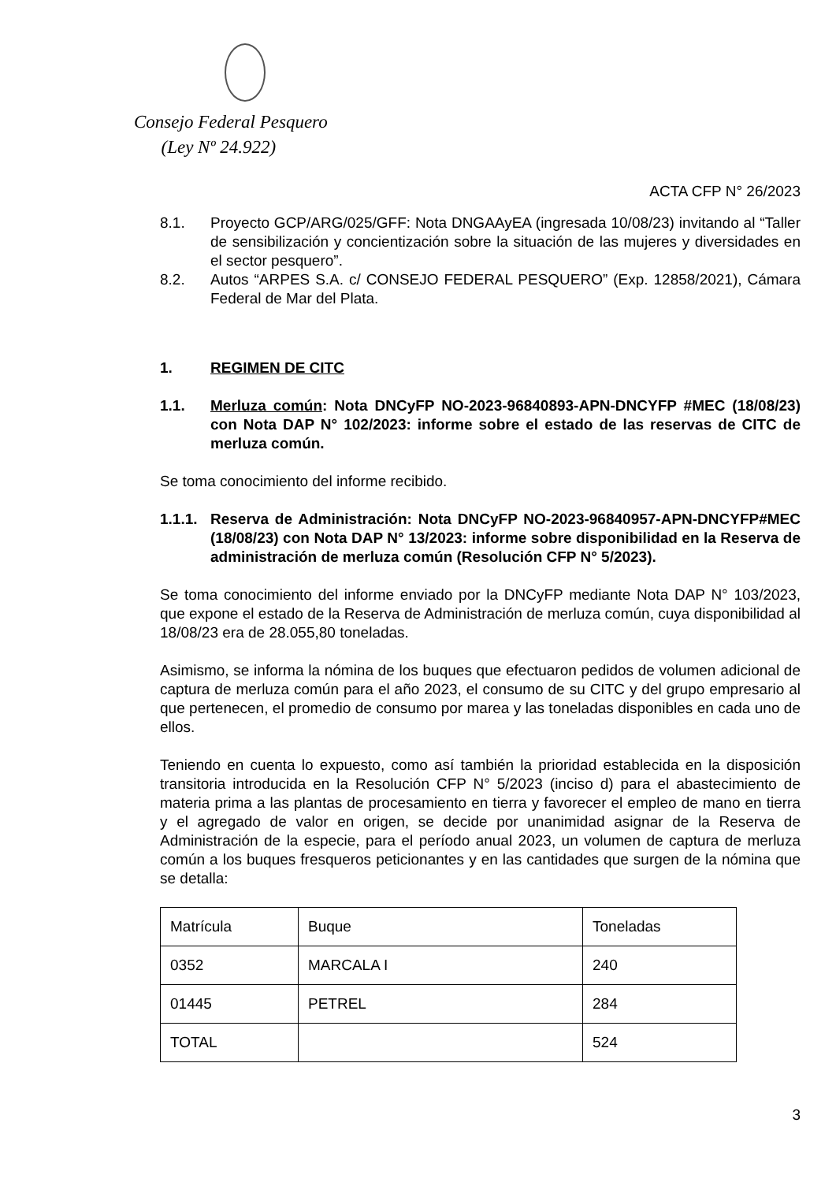Consejo Federal Pesquero
(Ley Nº 24.922)
ACTA CFP N° 26/2023
8.1. Proyecto GCP/ARG/025/GFF: Nota DNGAAyEA (ingresada 10/08/23) invitando al “Taller de sensibilización y concientización sobre la situación de las mujeres y diversidades en el sector pesquero”.
8.2. Autos “ARPES S.A. c/ CONSEJO FEDERAL PESQUERO” (Exp. 12858/2021), Cámara Federal de Mar del Plata.
1. REGIMEN DE CITC
1.1. Merluza común: Nota DNCyFP NO-2023-96840893-APN-DNCYFP #MEC (18/08/23) con Nota DAP N° 102/2023: informe sobre el estado de las reservas de CITC de merluza común.
Se toma conocimiento del informe recibido.
1.1.1. Reserva de Administración: Nota DNCyFP NO-2023-96840957-APN-DNCYFP#MEC (18/08/23) con Nota DAP N° 13/2023: informe sobre disponibilidad en la Reserva de administración de merluza común (Resolución CFP N° 5/2023).
Se toma conocimiento del informe enviado por la DNCyFP mediante Nota DAP N° 103/2023, que expone el estado de la Reserva de Administración de merluza común, cuya disponibilidad al 18/08/23 era de 28.055,80 toneladas.
Asimismo, se informa la nómina de los buques que efectuaron pedidos de volumen adicional de captura de merluza común para el año 2023, el consumo de su CITC y del grupo empresario al que pertenecen, el promedio de consumo por marea y las toneladas disponibles en cada uno de ellos.
Teniendo en cuenta lo expuesto, como así también la prioridad establecida en la disposición transitoria introducida en la Resolución CFP N° 5/2023 (inciso d) para el abastecimiento de materia prima a las plantas de procesamiento en tierra y favorecer el empleo de mano en tierra y el agregado de valor en origen, se decide por unanimidad asignar de la Reserva de Administración de la especie, para el período anual 2023, un volumen de captura de merluza común a los buques fresqueros peticionantes y en las cantidades que surgen de la nómina que se detalla:
| Matrícula | Buque | Toneladas |
| 0352 | MARCALA I | 240 |
| 01445 | PETREL | 284 |
| TOTAL | | 524 |
3